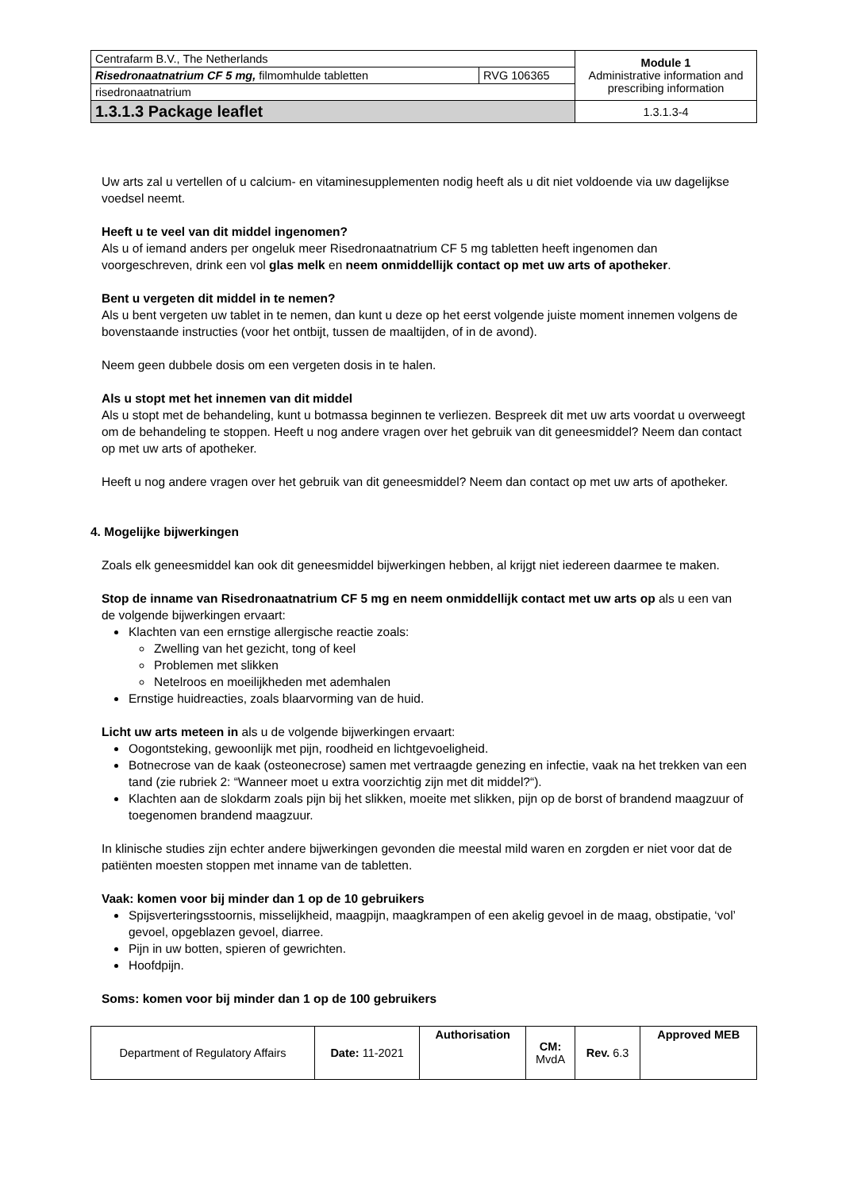| Centrafarm B.V., The Netherlands | | Module 1 Administrative information and prescribing information |
| Risedronaatnatrium CF 5 mg, filmomhulde tabletten | RVG 106365 | |
| risedronaatnatrium | | |
| 1.3.1.3 Package leaflet | | 1.3.1.3-4 |
Uw arts zal u vertellen of u calcium- en vitaminesupplementen nodig heeft als u dit niet voldoende via uw dagelijkse voedsel neemt.
Heeft u te veel van dit middel ingenomen?
Als u of iemand anders per ongeluk meer Risedronaatnatrium CF 5 mg tabletten heeft ingenomen dan voorgeschreven, drink een vol glas melk en neem onmiddellijk contact op met uw arts of apotheker.
Bent u vergeten dit middel in te nemen?
Als u bent vergeten uw tablet in te nemen, dan kunt u deze op het eerst volgende juiste moment innemen volgens de bovenstaande instructies (voor het ontbijt, tussen de maaltijden, of in de avond).
Neem geen dubbele dosis om een vergeten dosis in te halen.
Als u stopt met het innemen van dit middel
Als u stopt met de behandeling, kunt u botmassa beginnen te verliezen. Bespreek dit met uw arts voordat u overweegt om de behandeling te stoppen. Heeft u nog andere vragen over het gebruik van dit geneesmiddel? Neem dan contact op met uw arts of apotheker.
Heeft u nog andere vragen over het gebruik van dit geneesmiddel? Neem dan contact op met uw arts of apotheker.
4. Mogelijke bijwerkingen
Zoals elk geneesmiddel kan ook dit geneesmiddel bijwerkingen hebben, al krijgt niet iedereen daarmee te maken.
Stop de inname van Risedronaatnatrium CF 5 mg en neem onmiddellijk contact met uw arts op als u een van de volgende bijwerkingen ervaart:
Klachten van een ernstige allergische reactie zoals:
Zwelling van het gezicht, tong of keel
Problemen met slikken
Netelroos en moeilijkheden met ademhalen
Ernstige huidreacties, zoals blaarvorming van de huid.
Licht uw arts meteen in als u de volgende bijwerkingen ervaart:
Oogontsteking, gewoonlijk met pijn, roodheid en lichtgevoeligheid.
Botnecrose van de kaak (osteonecrose) samen met vertraagde genezing en infectie, vaak na het trekken van een tand (zie rubriek 2: “Wanneer moet u extra voorzichtig zijn met dit middel?“).
Klachten aan de slokdarm zoals pijn bij het slikken, moeite met slikken, pijn op de borst of brandend maagzuur of toegenomen brandend maagzuur.
In klinische studies zijn echter andere bijwerkingen gevonden die meestal mild waren en zorgden er niet voor dat de patiënten moesten stoppen met inname van de tabletten.
Vaak: komen voor bij minder dan 1 op de 10 gebruikers
Spijsverteringsstoornis, misselijkheid, maagpijn, maagkrampen of een akelig gevoel in de maag, obstipatie, ‘vol’ gevoel, opgeblazen gevoel, diarree.
Pijn in uw botten, spieren of gewrichten.
Hoofdpijn.
Soms: komen voor bij minder dan 1 op de 100 gebruikers
| Department of Regulatory Affairs | Date: 11-2021 | Authorisation | CM: MvdA | Rev. 6.3 | Approved MEB |